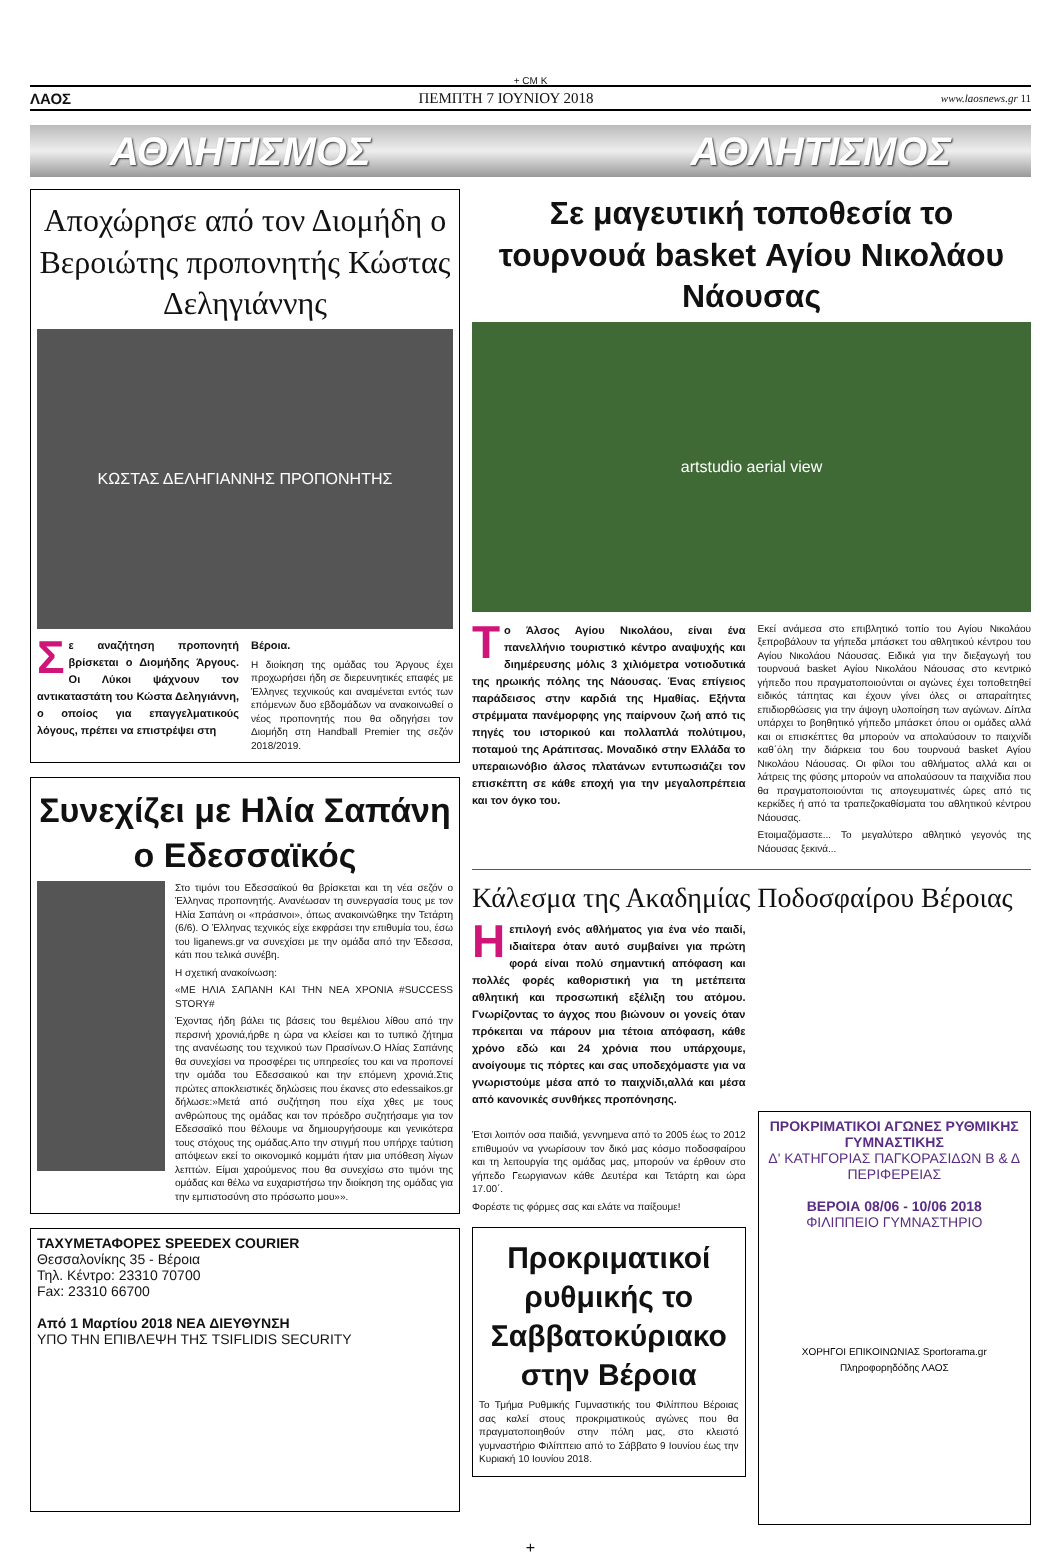+ CM K
ΛΑΟΣ ΠΕΜΠΤΗ 7 ΙΟΥΝΙΟΥ 2018 www.laosnews.gr 11
ΑΘΛΗΤΙΣΜΟΣ ΑΘΛΗΤΙΣΜΟΣ
Αποχώρησε από τον Διομήδη ο Βεροιώτης προπονητής Κώστας Δεληγιάννης
ΚΩΣΤΑΣ ΔΕΛΗΓΙΑΝΝΗΣ ΠΡΟΠΟΝΗΤΗΣ
Σε αναζήτηση προπονητή βρίσκεται ο Διομήδης Άργους. Οι Λύκοι ψάχνουν τον αντικαταστάτη του Κώστα Δεληγιάννη, ο οποίος για επαγγελματικούς λόγους, πρέπει να επιστρέψει στη
Βέροια.
Η διοίκηση της ομάδας του Άργους έχει προχωρήσει ήδη σε διερευνητικές επαφές με Έλληνες τεχνικούς και αναμένεται εντός των επόμενων δυο εβδομάδων να ανακοινωθεί ο νέος προπονητής που θα οδηγήσει τον Διομήδη στη Handball Premier της σεζόν 2018/2019.
Συνεχίζει με Ηλία Σαπάνη ο Εδεσσαϊκός
Στο τιμόνι του Εδεσσαϊκού θα βρίσκεται και τη νέα σεζόν ο Έλληνας προπονητής. Ανανέωσαν τη συνεργασία τους με τον Ηλία Σαπάνη οι «πράσινοι», όπως ανακοινώθηκε την Τετάρτη (6/6). Ο Έλληνας τεχνικός είχε εκφράσει την επιθυμία του, έσω του liganews.gr να συνεχίσει με την ομάδα από την Έδεσσα, κάτι που τελικά συνέβη.
Η σχετική ανακοίνωση:
«ΜΕ ΗΛΙΑ ΣΑΠΑΝΗ ΚΑΙ ΤΗΝ ΝΕΑ ΧΡΟΝΙΑ #SUCCESS STORY#
Έχοντας ήδη βάλει τις βάσεις του θεμέλιου λίθου από την περσινή χρονιά,ήρθε η ώρα να κλείσει και το τυπικό ζήτημα της ανανέωσης του τεχνικού των Πρασίνων.Ο Ηλίας Σαπάνης θα συνεχίσει να προσφέρει τις υπηρεσίες του και να προπονεί την ομάδα του Εδεσσαικού και την επόμενη χρονιά.Στις πρώτες αποκλειστικές δηλώσεις που έκανες στο edessaikos.gr δήλωσε:»Μετά από συζήτηση που είχα χθες με τους ανθρώπους της ομάδας και τον πρόεδρο συζητήσαμε για τον Εδεσσαϊκό που θέλουμε να δημιουργήσουμε και γενικότερα τους στόχους της ομάδας.Απο την στιγμή που υπήρχε ταύτιση απόψεων εκεί το οικονομικό κομμάτι ήταν μια υπόθεση λίγων λεπτών. Είμαι χαρούμενος που θα συνεχίσω στο τιμόνι της ομάδας και θέλω να ευχαριστήσω την διοίκηση της ομάδας για την εμπιστοσύνη στο πρόσωπο μου»».
ΤΑΧΥΜΕΤΑΦΟΡΕΣ SPEEDEX COURIER
Θεσσαλονίκης 35 - Βέροια
Τηλ. Κέντρο: 23310 70700
Fax: 23310 66700
Από 1 Μαρτίου 2018 ΝΕΑ ΔΙΕΥΘΥΝΣΗ
ΥΠΟ ΤΗΝ ΕΠΙΒΛΕΨΗ ΤΗΣ TSIFLIDIS SECURITY
Σε μαγευτική τοποθεσία το τουρνουά basket Αγίου Νικολάου Νάουσας
artstudio aerial view
Το Άλσος Αγίου Νικολάου, είναι ένα πανελλήνιο τουριστικό κέντρο αναψυχής και διημέρευσης μόλις 3 χιλιόμετρα νοτιοδυτικά της ηρωικής πόλης της Νάουσας. Ένας επίγειος παράδεισος στην καρδιά της Ημαθίας. Εξήντα στρέμματα πανέμορφης γης παίρνουν ζωή από τις πηγές του ιστορικού και πολλαπλά πολύτιμου, ποταμού της Αράπιτσας. Μοναδικό στην Ελλάδα το υπεραιωνόβιο άλσος πλατάνων εντυπωσιάζει τον επισκέπτη σε κάθε εποχή για την μεγαλοπρέπεια και τον όγκο του.
Εκεί ανάμεσα στο επιβλητικό τοπίο του Αγίου Νικολάου ξεπροβάλουν τα γήπεδα μπάσκετ του αθλητικού κέντρου του Αγίου Νικολάου Νάουσας. Ειδικά για την διεξαγωγή του τουρνουά basket Αγίου Νικολάου Νάουσας στο κεντρικό γήπεδο που πραγματοποιούνται οι αγώνες έχει τοποθετηθεί ειδικός τάπητας και έχουν γίνει όλες οι απαραίτητες επιδιορθώσεις για την άψογη υλοποίηση των αγώνων. Δίπλα υπάρχει το βοηθητικό γήπεδο μπάσκετ όπου οι ομάδες αλλά και οι επισκέπτες θα μπορούν να απολαύσουν το παιχνίδι καθ΄όλη την διάρκεια του 6ου τουρνουά basket Αγίου Νικολάου Νάουσας. Οι φίλοι του αθλήματος αλλά και οι λάτρεις της φύσης μπορούν να απολαύσουν τα παιχνίδια που θα πραγματοποιούνται τις απογευματινές ώρες από τις κερκίδες ή από τα τραπεζοκαθίσματα του αθλητικού κέντρου Νάουσας.
Ετοιμαζόμαστε... Το μεγαλύτερο αθλητικό γεγονός της Νάουσας ξεκινά...
Κάλεσμα της Ακαδημίας Ποδοσφαίρου Βέροιας
Η επιλογή ενός αθλήματος για ένα νέο παιδί, ιδιαίτερα όταν αυτό συμβαίνει για πρώτη φορά είναι πολύ σημαντική απόφαση και πολλές φορές καθοριστική για τη μετέπειτα αθλητική και προσωπική εξέλιξη του ατόμου. Γνωρίζοντας το άγχος που βιώνουν οι γονείς όταν πρόκειται να πάρουν μια τέτοια απόφαση, κάθε χρόνο εδώ και 24 χρόνια που υπάρχουμε, ανοίγουμε τις πόρτες και σας υποδεχόμαστε για να γνωριστούμε μέσα από το παιχνίδι,αλλά και μέσα από κανονικές συνθήκες προπόνησης.
Έτσι λοιπόν οσα παιδιά, γεννημενα από το 2005 έως το 2012 επιθυμούν να γνωρίσουν τον δικό μας κόσμο ποδοσφαίρου και τη λειτουργία της ομάδας μας, μπορούν να έρθουν στο γήπεδο Γεωργιανων κάθε Δευτέρα και Τετάρτη και ώρα 17.00΄.
Φορέστε τις φόρμες σας και ελάτε να παίξουμε!
Προκριματικοί ρυθμικής το Σαββατοκύριακο στην Βέροια
Το Τμήμα Ρυθμικής Γυμναστικής του Φιλίππου Βέροιας σας καλεί στους προκριματικούς αγώνες που θα πραγματοποιηθούν στην πόλη μας, στο κλειστό γυμναστήριο Φιλίππειο από το Σάββατο 9 Ιουνίου έως την Κυριακή 10 Ιουνίου 2018.
ΠΡΟΚΡΙΜΑΤΙΚΟΙ ΑΓΩΝΕΣ ΡΥΘΜΙΚΗΣ ΓΥΜΝΑΣΤΙΚΗΣ
Δ' ΚΑΤΗΓΟΡΙΑΣ ΠΑΓΚΟΡΑΣΙΔΩΝ Β & Δ ΠΕΡΙΦΕΡΕΙΑΣ
ΒΕΡΟΙΑ 08/06 - 10/06 2018
ΦΙΛΙΠΠΕΙΟ ΓΥΜΝΑΣΤΗΡΙΟ
ΧΟΡΗΓΟΙ ΕΠΙΚΟΙΝΩΝΙΑΣ Sportorama.gr Πληροφορηδόδης ΛΑΟΣ
+